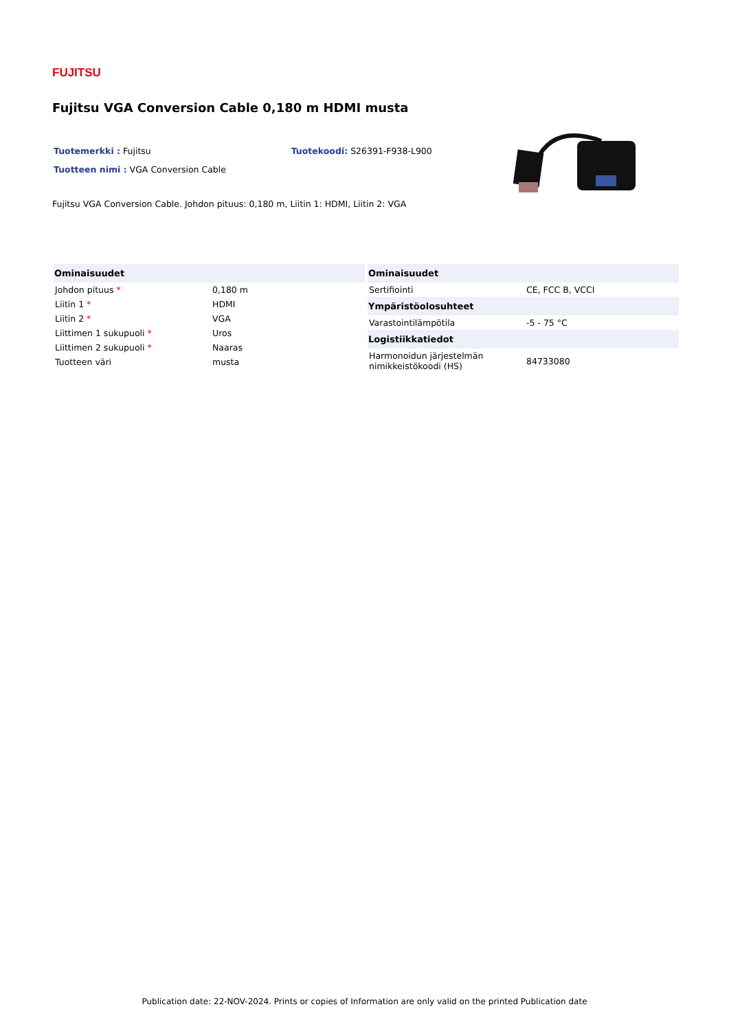FUJITSU
Fujitsu VGA Conversion Cable 0,180 m HDMI musta
Tuotemerkki : Fujitsu Tuotekoodi: S26391-F938-L900
Tuotteen nimi : VGA Conversion Cable
Fujitsu VGA Conversion Cable. Johdon pituus: 0,180 m, Liitin 1: HDMI, Liitin 2: VGA
| Ominaisuudet | |
| --- | --- |
| Johdon pituus * | 0,180 m |
| Liitin 1 * | HDMI |
| Liitin 2 * | VGA |
| Liittimen 1 sukupuoli * | Uros |
| Liittimen 2 sukupuoli * | Naaras |
| Tuotteen väri | musta |
| Ominaisuudet | |
| --- | --- |
| Sertifiointi | CE, FCC B, VCCI |
| Ympäristöolosuhteet | |
| Varastointilämpötila | -5 - 75 °C |
| Logistiikkatiedot | |
| Harmonoidun järjestelmän nimikkeistökoodi (HS) | 84733080 |
Publication date: 22-NOV-2024. Prints or copies of Information are only valid on the printed Publication date